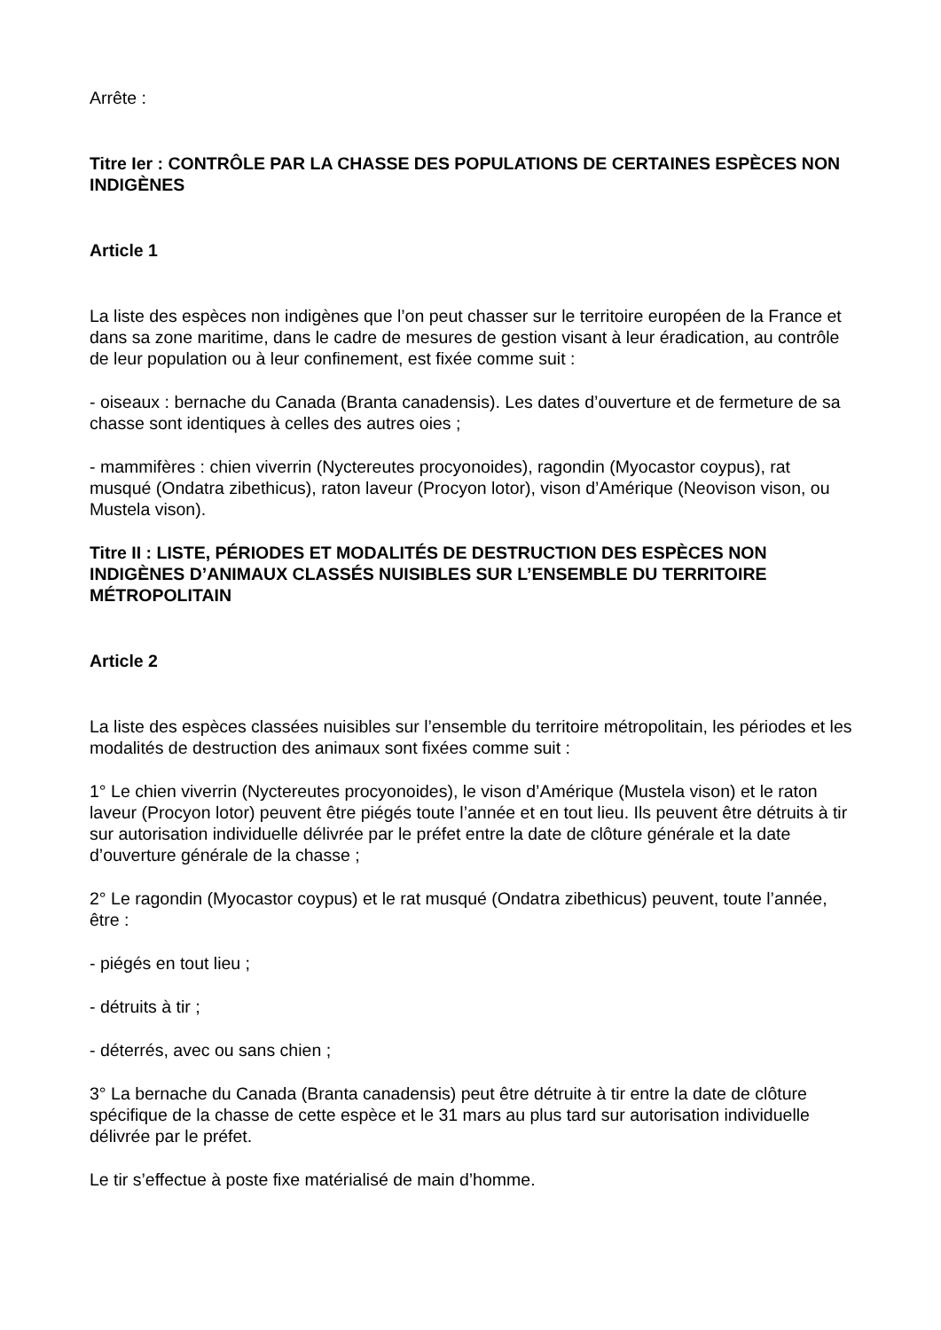Arrête :
Titre Ier : CONTRÔLE PAR LA CHASSE DES POPULATIONS DE CERTAINES ESPÈCES NON INDIGÈNES
Article 1
La liste des espèces non indigènes que l’on peut chasser sur le territoire européen de la France et dans sa zone maritime, dans le cadre de mesures de gestion visant à leur éradication, au contrôle de leur population ou à leur confinement, est fixée comme suit :
- oiseaux : bernache du Canada (Branta canadensis). Les dates d’ouverture et de fermeture de sa chasse sont identiques à celles des autres oies ;
- mammifères : chien viverrin (Nyctereutes procyonoides), ragondin (Myocastor coypus), rat musqué (Ondatra zibethicus), raton laveur (Procyon lotor), vison d’Amérique (Neovison vison, ou Mustela vison).
Titre II : LISTE, PÉRIODES ET MODALITÉS DE DESTRUCTION DES ESPÈCES NON INDIGÈNES D’ANIMAUX CLASSÉS NUISIBLES SUR L’ENSEMBLE DU TERRITOIRE MÉTROPOLITAIN
Article 2
La liste des espèces classées nuisibles sur l’ensemble du territoire métropolitain, les périodes et les modalités de destruction des animaux sont fixées comme suit :
1° Le chien viverrin (Nyctereutes procyonoides), le vison d’Amérique (Mustela vison) et le raton laveur (Procyon lotor) peuvent être piégés toute l’année et en tout lieu. Ils peuvent être détruits à tir sur autorisation individuelle délivrée par le préfet entre la date de clôture générale et la date d’ouverture générale de la chasse ;
2° Le ragondin (Myocastor coypus) et le rat musqué (Ondatra zibethicus) peuvent, toute l’année, être :
- piégés en tout lieu ;
- détruits à tir ;
- déterrés, avec ou sans chien ;
3° La bernache du Canada (Branta canadensis) peut être détruite à tir entre la date de clôture spécifique de la chasse de cette espèce et le 31 mars au plus tard sur autorisation individuelle délivrée par le préfet.
Le tir s’effectue à poste fixe matérialisé de main d’homme.